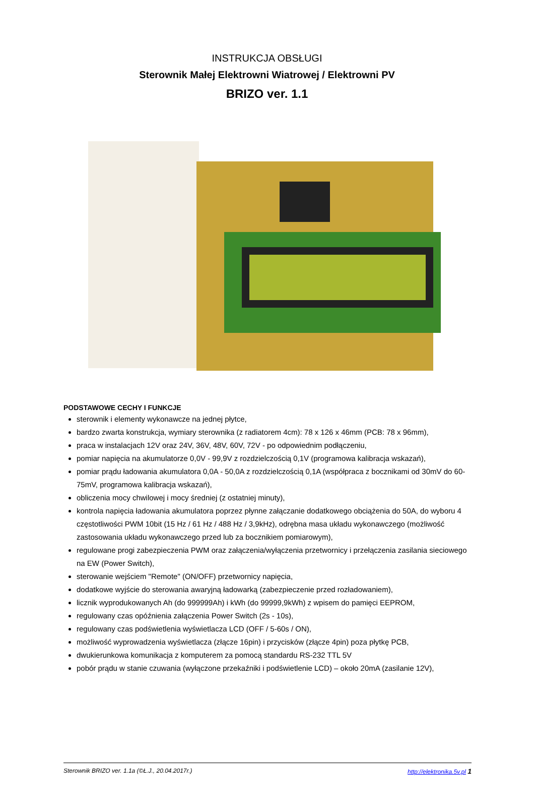INSTRUKCJA OBSŁUGI
Sterownik Małej Elektrowni Wiatrowej / Elektrowni PV
BRIZO ver. 1.1
PODSTAWOWE CECHY I FUNKCJE
sterownik i elementy wykonawcze na jednej płytce,
bardzo zwarta konstrukcja, wymiary sterownika (z radiatorem 4cm): 78 x 126 x 46mm (PCB: 78 x 96mm),
praca w instalacjach 12V oraz 24V, 36V, 48V, 60V, 72V - po odpowiednim podłączeniu,
pomiar napięcia na akumulatorze 0,0V - 99,9V z rozdzielczością 0,1V (programowa kalibracja wskazań),
pomiar prądu ładowania akumulatora 0,0A - 50,0A z rozdzielczością 0,1A (współpraca z bocznikami od 30mV do 60-75mV, programowa kalibracja wskazań),
obliczenia mocy chwilowej i mocy średniej (z ostatniej minuty),
kontrola napięcia ładowania akumulatora poprzez płynne załączanie dodatkowego obciążenia do 50A, do wyboru 4 częstotliwości PWM 10bit (15 Hz / 61 Hz / 488 Hz / 3,9kHz), odrębna masa układu wykonawczego (możliwość zastosowania układu wykonawczego przed lub za bocznikiem pomiarowym),
regulowane progi zabezpieczenia PWM oraz załączenia/wyłączenia przetwornicy i przełączenia zasilania sieciowego na EW (Power Switch),
sterowanie wejściem "Remote" (ON/OFF) przetwornicy napięcia,
dodatkowe wyjście do sterowania awaryjną ładowarką (zabezpieczenie przed rozładowaniem),
licznik wyprodukowanych Ah (do 999999Ah) i kWh (do 99999,9kWh) z wpisem do pamięci EEPROM,
regulowany czas opóźnienia załączenia Power Switch (2s - 10s),
regulowany czas podświetlenia wyświetlacza LCD (OFF / 5-60s / ON),
możliwość wyprowadzenia wyświetlacza (złącze 16pin) i przycisków (złącze 4pin) poza płytkę PCB,
dwukierunkowa komunikacja z komputerem za pomocą standardu RS-232 TTL 5V
pobór prądu w stanie czuwania (wyłączone przekaźniki i podświetlenie LCD) – około 20mA (zasilanie 12V),
Sterownik BRIZO ver. 1.1a (©Ł.J., 20.04.2017r.) http://elektronika.5v.pl 1